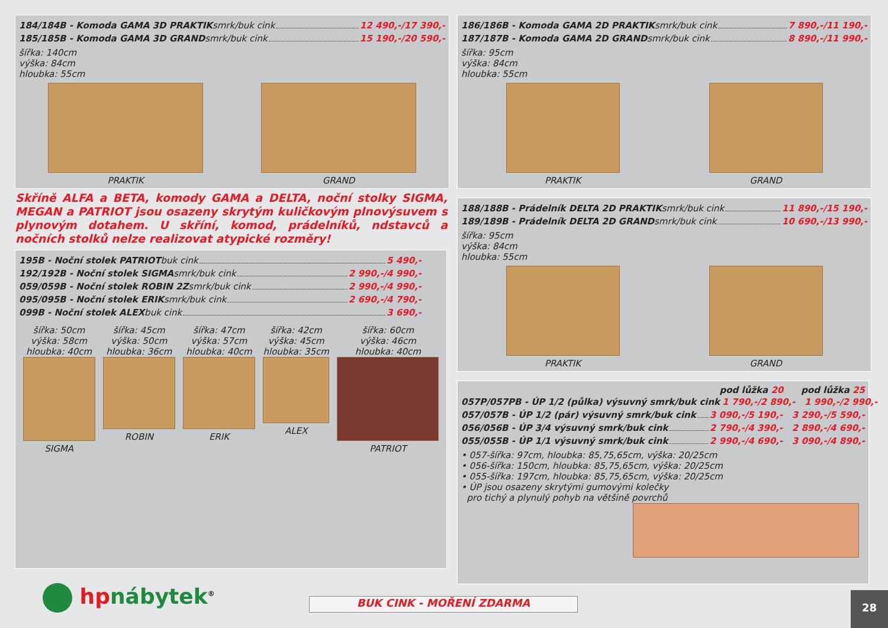184/184B - Komoda GAMA 3D PRAKTIK smrk/buk cink 12 490,-/17 390,-
185/185B - Komoda GAMA 3D GRAND smrk/buk cink 15 190,-/20 590,-
šířka: 140cm
výška: 84cm
hloubka: 55cm
PRAKTIK
GRAND
186/186B - Komoda GAMA 2D PRAKTIK smrk/buk cink 7 890,-/11 190,-
187/187B - Komoda GAMA 2D GRAND smrk/buk cink 8 890,-/11 990,-
šířka: 95cm
výška: 84cm
hloubka: 55cm
PRAKTIK
GRAND
Skříně ALFA a BETA, komody GAMA a DELTA, noční stolky SIGMA, MEGAN a PATRIOT jsou osazeny skrytým kuličkovým plnovýsuvem s plynovým dotahem. U skříní, komod, prádelníků, ndstavců a nočních stolků nelze realizovat atypické rozměry!
188/188B - Prádelník DELTA 2D PRAKTIK smrk/buk cink 11 890,-/15 190,-
189/189B - Prádelník DELTA 2D GRAND smrk/buk cink 10 690,-/13 990,-
šířka: 95cm
výška: 84cm
hloubka: 55cm
PRAKTIK
GRAND
195B - Noční stolek PATRIOT buk cink 5 490,-
192/192B - Noční stolek SIGMA smrk/buk cink 2 990,-/4 990,-
059/059B - Noční stolek ROBIN 2Z smrk/buk cink 2 990,-/4 990,-
095/095B - Noční stolek ERIK smrk/buk cink 2 690,-/4 790,-
099B - Noční stolek ALEX buk cink 3 690,-
šířka: 50cm
výška: 58cm
hloubka: 40cm
SIGMA
šířka: 45cm
výška: 50cm
hloubka: 36cm
ROBIN
šířka: 47cm
výška: 57cm
hloubka: 40cm
ERIK
šířka: 42cm
výška: 45cm
hloubka: 35cm
ALEX
šířka: 60cm
výška: 46cm
hloubka: 40cm
PATRIOT
pod lůžka 20 pod lůžka 25
057P/057PB - ÚP 1/2 (půlka) výsuvný smrk/buk cink 1 790,-/2 890,- 1 990,-/2 990,-
057/057B - ÚP 1/2 (pár) výsuvný smrk/buk cink 3 090,-/5 190,- 3 290,-/5 590,-
056/056B - ÚP 3/4 výsuvný smrk/buk cink 2 790,-/4 390,- 2 890,-/4 690,-
055/055B - ÚP 1/1 výsuvný smrk/buk cink 2 990,-/4 690,- 3 090,-/4 890,-
• 057-šířka: 97cm, hloubka: 85,75,65cm, výška: 20/25cm
• 056-šířka: 150cm, hloubka: 85,75,65cm, výška: 20/25cm
• 055-šířka: 197cm, hloubka: 85,75,65cm, výška: 20/25cm
• ÚP jsou osazeny skrytými gumovými kolečky
pro tichý a plynulý pohyb na většině povrchů
hp nábytek<sup>®</sup> BUK CINK - MOŘENÍ ZDARMA 28